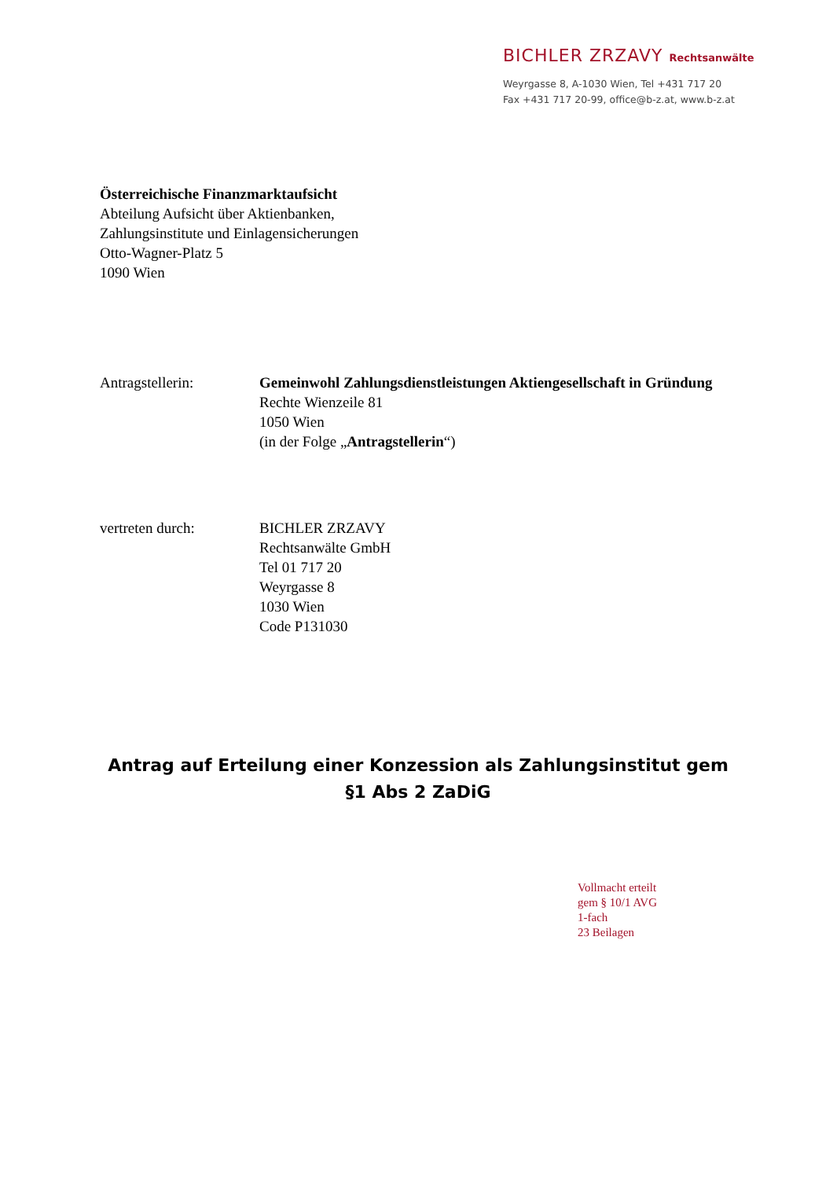BICHLER ZRZAVY Rechtsanwälte
Weyrgasse 8, A-1030 Wien, Tel +431 717 20
Fax +431 717 20-99, office@b-z.at, www.b-z.at
Österreichische Finanzmarktaufsicht
Abteilung Aufsicht über Aktienbanken,
Zahlungsinstitute und Einlagensicherungen
Otto-Wagner-Platz 5
1090 Wien
Antragstellerin: Gemeinwohl Zahlungsdienstleistungen Aktiengesellschaft in Gründung
Rechte Wienzeile 81
1050 Wien
(in der Folge „Antragstellerin“)
vertreten durch: BICHLER ZRZAVY
Rechtsanwälte GmbH
Tel 01 717 20
Weyrgasse 8
1030 Wien
Code P131030
Antrag auf Erteilung einer Konzession als Zahlungsinstitut gem
§1 Abs 2 ZaDiG
Vollmacht erteilt
gem § 10/1 AVG
1-fach
23 Beilagen